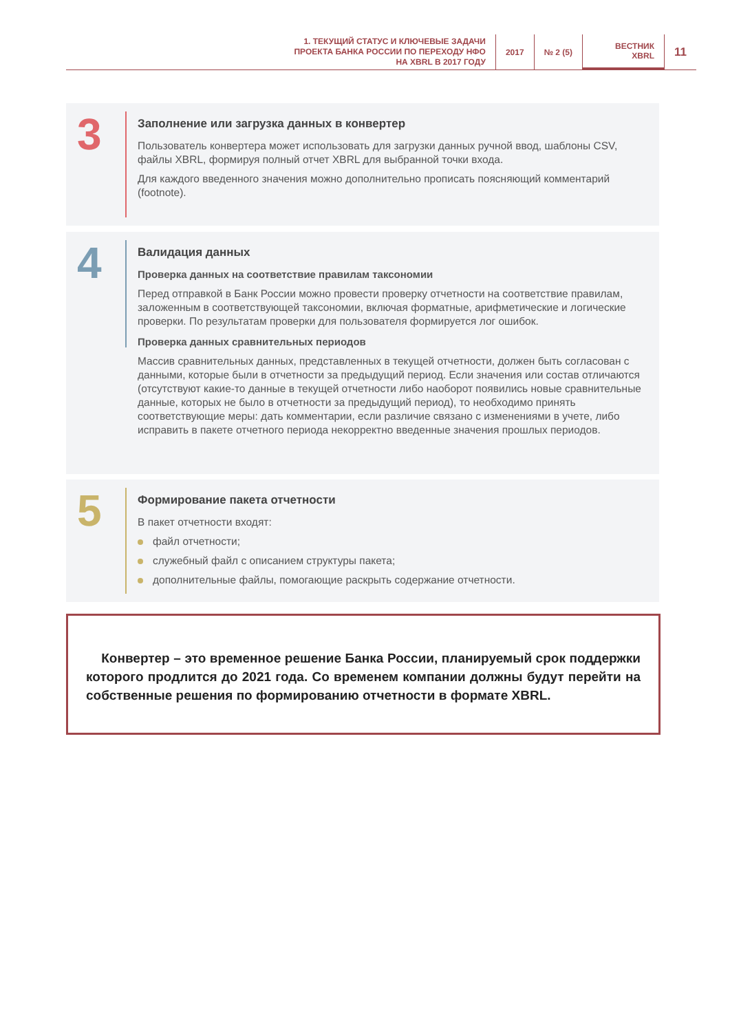1. ТЕКУЩИЙ СТАТУС И КЛЮЧЕВЫЕ ЗАДАЧИ
ПРОЕКТА БАНКА РОССИИ ПО ПЕРЕХОДУ НФО
НА XBRL В 2017 ГОДУ
2017 № 2 (5) ВЕСТНИК
XBRL
11
3
Заполнение или загрузка данных в конвертер
Пользователь конвертера может использовать для загрузки данных ручной ввод, шаблоны CSV, файлы XBRL, формируя полный отчет XBRL для выбранной точки входа.
Для каждого введенного значения можно дополнительно прописать поясняющий комментарий (footnote).
4
Валидация данных
Проверка данных на соответствие правилам таксономии
Перед отправкой в Банк России можно провести проверку отчетности на соответствие правилам, заложенным в соответствующей таксономии, включая форматные, арифметические и логические проверки. По результатам проверки для пользователя формируется лог ошибок.
Проверка данных сравнительных периодов
Массив сравнительных данных, представленных в текущей отчетности, должен быть согласован с данными, которые были в отчетности за предыдущий период. Если значения или состав отличаются (отсутствуют какие-то данные в текущей отчетности либо наоборот появились новые сравнительные данные, которых не было в отчетности за предыдущий период), то необходимо принять соответствующие меры: дать комментарии, если различие связано с изменениями в учете, либо исправить в пакете отчетного периода некорректно введенные значения прошлых периодов.
5
Формирование пакета отчетности
В пакет отчетности входят:
файл отчетности;
служебный файл с описанием структуры пакета;
дополнительные файлы, помогающие раскрыть содержание отчетности.
Конвертер – это временное решение Банка России, планируемый срок поддержки которого продлится до 2021 года. Со временем компании должны будут перейти на собственные решения по формированию отчетности в формате XBRL.